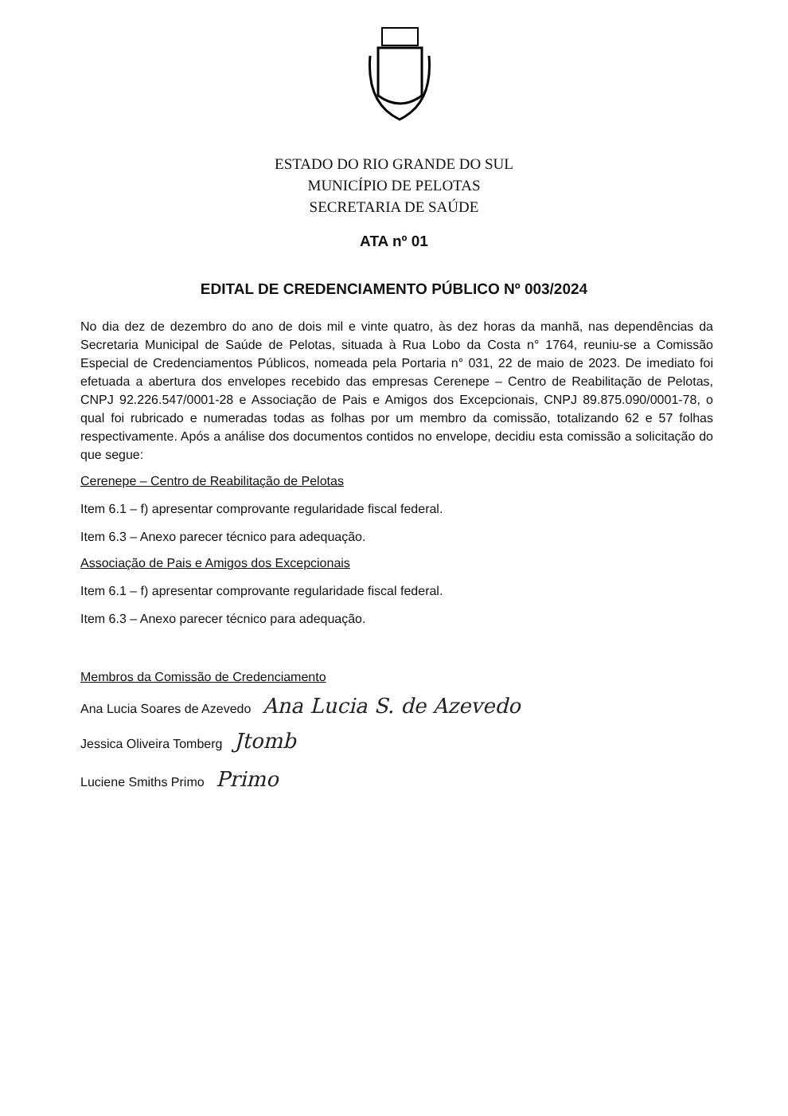ESTADO DO RIO GRANDE DO SUL
MUNICÍPIO DE PELOTAS
SECRETARIA DE SAÚDE
ATA nº 01
EDITAL DE CREDENCIAMENTO PÚBLICO Nº 003/2024
No dia dez de dezembro do ano de dois mil e vinte quatro, às dez horas da manhã, nas dependências da Secretaria Municipal de Saúde de Pelotas, situada à Rua Lobo da Costa n° 1764, reuniu-se a Comissão Especial de Credenciamentos Públicos, nomeada pela Portaria n° 031, 22 de maio de 2023. De imediato foi efetuada a abertura dos envelopes recebido das empresas Cerenepe – Centro de Reabilitação de Pelotas, CNPJ 92.226.547/0001-28 e Associação de Pais e Amigos dos Excepcionais, CNPJ 89.875.090/0001-78, o qual foi rubricado e numeradas todas as folhas por um membro da comissão, totalizando 62 e 57 folhas respectivamente. Após a análise dos documentos contidos no envelope, decidiu esta comissão a solicitação do que segue:
Cerenepe – Centro de Reabilitação de Pelotas
Item 6.1 – f) apresentar comprovante regularidade fiscal federal.
Item 6.3 – Anexo parecer técnico para adequação.
Associação de Pais e Amigos dos Excepcionais
Item 6.1 – f) apresentar comprovante regularidade fiscal federal.
Item 6.3 – Anexo parecer técnico para adequação.
Membros da Comissão de Credenciamento
Ana Lucia Soares de Azevedo Ana Lucia S. de Azevedo
Jessica Oliveira Tomberg Jtomb
Luciene Smiths Primo Primo